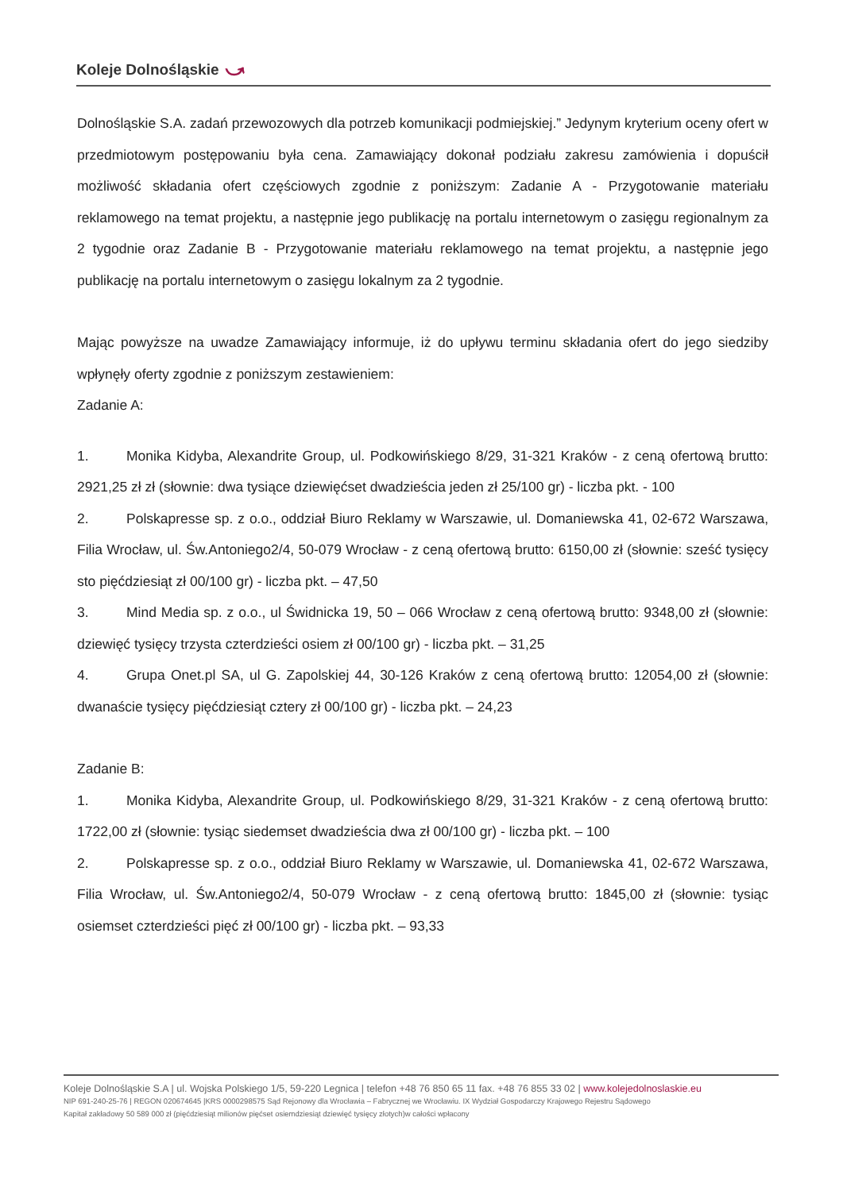Koleje Dolnośląskie ⤻
Dolnośląskie S.A. zadań przewozowych dla potrzeb komunikacji podmiejskiej.” Jedynym kryterium oceny ofert w przedmiotowym postępowaniu była cena. Zamawiający dokonał podziału zakresu zamówienia i dopuścił możliwość składania ofert częściowych zgodnie z poniższym: Zadanie A - Przygotowanie materiału reklamowego na temat projektu, a następnie jego publikację na portalu internetowym o zasięgu regionalnym za 2 tygodnie oraz Zadanie B - Przygotowanie materiału reklamowego na temat projektu, a następnie jego publikację na portalu internetowym o zasięgu lokalnym za 2 tygodnie.
Mając powyższe na uwadze Zamawiający informuje, iż do upływu terminu składania ofert do jego siedziby wpłynęły oferty zgodnie z poniższym zestawieniem:
Zadanie A:
1. Monika Kidyba, Alexandrite Group, ul. Podkowińskiego 8/29, 31-321 Kraków - z ceną ofertową brutto: 2921,25 zł zł (słownie: dwa tysiące dziewięćset dwadzieścia jeden zł 25/100 gr) - liczba pkt. - 100
2. Polskapresse sp. z o.o., oddział Biuro Reklamy w Warszawie, ul. Domaniewska 41, 02-672 Warszawa, Filia Wrocław, ul. Św.Antoniego2/4, 50-079 Wrocław - z ceną ofertową brutto: 6150,00 zł (słownie: sześć tysięcy sto pięćdziesiąt zł 00/100 gr) - liczba pkt. – 47,50
3. Mind Media sp. z o.o., ul Świdnicka 19, 50 – 066 Wrocław z ceną ofertową brutto: 9348,00 zł (słownie: dziewięć tysięcy trzysta czterdzieści osiem zł 00/100 gr) - liczba pkt. – 31,25
4. Grupa Onet.pl SA, ul G. Zapolskiej 44, 30-126 Kraków z ceną ofertową brutto: 12054,00 zł (słownie: dwanaście tysięcy pięćdziesiąt cztery zł 00/100 gr) - liczba pkt. – 24,23
Zadanie B:
1. Monika Kidyba, Alexandrite Group, ul. Podkowińskiego 8/29, 31-321 Kraków - z ceną ofertową brutto: 1722,00 zł (słownie: tysiąc siedemset dwadzieścia dwa zł 00/100 gr) - liczba pkt. – 100
2. Polskapresse sp. z o.o., oddział Biuro Reklamy w Warszawie, ul. Domaniewska 41, 02-672 Warszawa, Filia Wrocław, ul. Św.Antoniego2/4, 50-079 Wrocław - z ceną ofertową brutto: 1845,00 zł (słownie: tysiąc osiemset czterdzieści pięć zł 00/100 gr) - liczba pkt. – 93,33
Koleje Dolnośląskie S.A | ul. Wojska Polskiego 1/5, 59-220 Legnica | telefon +48 76 850 65 11 fax. +48 76 855 33 02 | www.kolejedolnoslaskie.eu
NIP 691-240-25-76 | REGON 020674645 |KRS 0000298575 Sąd Rejonowy dla Wrocławia – Fabrycznej we Wrocławiu. IX Wydział Gospodarczy Krajowego Rejestru Sądowego
Kapitał zakładowy 50 589 000 zł (pięćdziesiąt milionów pięćset osiemdziesiąt dziewięć tysięcy złotych)w całości wpłacony